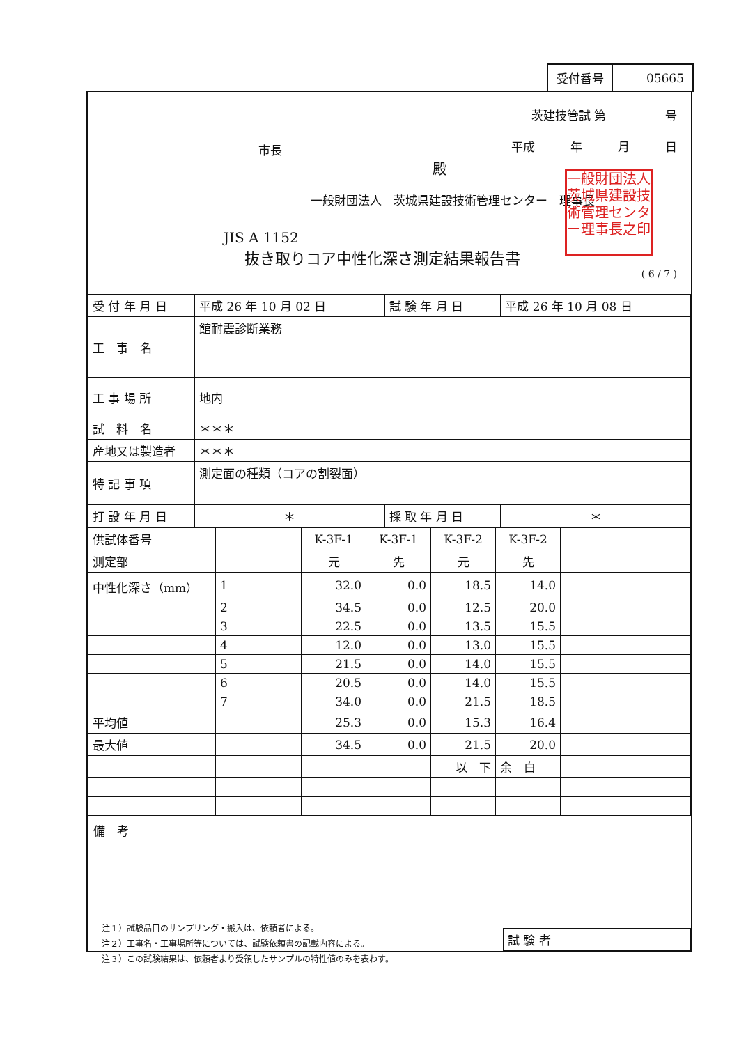| 受付番号 | 05665 |
茨建技管試 第　　　　　号
平成　　　年　　　月　　　日
市長
殿
一般財団法人　茨城県建設技術管理センター　理事長
一般財団法人茨城県建設技術管理センター理事長之印
JIS A 1152
抜き取りコア中性化深さ測定結果報告書
( 6 / 7 )
| 受 付 年 月 日 | 平成 26 年 10 月 02 日 | 試 験 年 月 日 | 平成 26 年 10 月 08 日 |
| 工 事 名 | 館耐震診断業務 | | |
| 工 事 場 所 | 地内 | | |
| 試 料 名 | ＊＊＊ | | |
| 産地又は製造者 | ＊＊＊ | | |
| 特 記 事 項 | 測定面の種類（コアの割裂面） | | |
| 打 設 年 月 日 | ＊ | 採 取 年 月 日 | ＊ |
| 供試体番号 | | K-3F-1 | K-3F-1 | K-3F-2 | K-3F-2 | |
| 測定部 | | 元 | 先 | 元 | 先 | |
| 中性化深さ（mm） | 1 | 32.0 | 0.0 | 18.5 | 14.0 | |
| | 2 | 34.5 | 0.0 | 12.5 | 20.0 | |
| | 3 | 22.5 | 0.0 | 13.5 | 15.5 | |
| | 4 | 12.0 | 0.0 | 13.0 | 15.5 | |
| | 5 | 21.5 | 0.0 | 14.0 | 15.5 | |
| | 6 | 20.5 | 0.0 | 14.0 | 15.5 | |
| | 7 | 34.0 | 0.0 | 21.5 | 18.5 | |
| 平均値 | | 25.3 | 0.0 | 15.3 | 16.4 | |
| 最大値 | | 34.5 | 0.0 | 21.5 | 20.0 | |
| | | | | 以 下 | 余 白 | |
備　考
注１）試験品目のサンプリング・搬入は、依頼者による。
注２）工事名・工事場所等については、試験依頼書の記載内容による。
注３）この試験結果は、依頼者より受領したサンプルの特性値のみを表わす。
| 試 験 者 | |